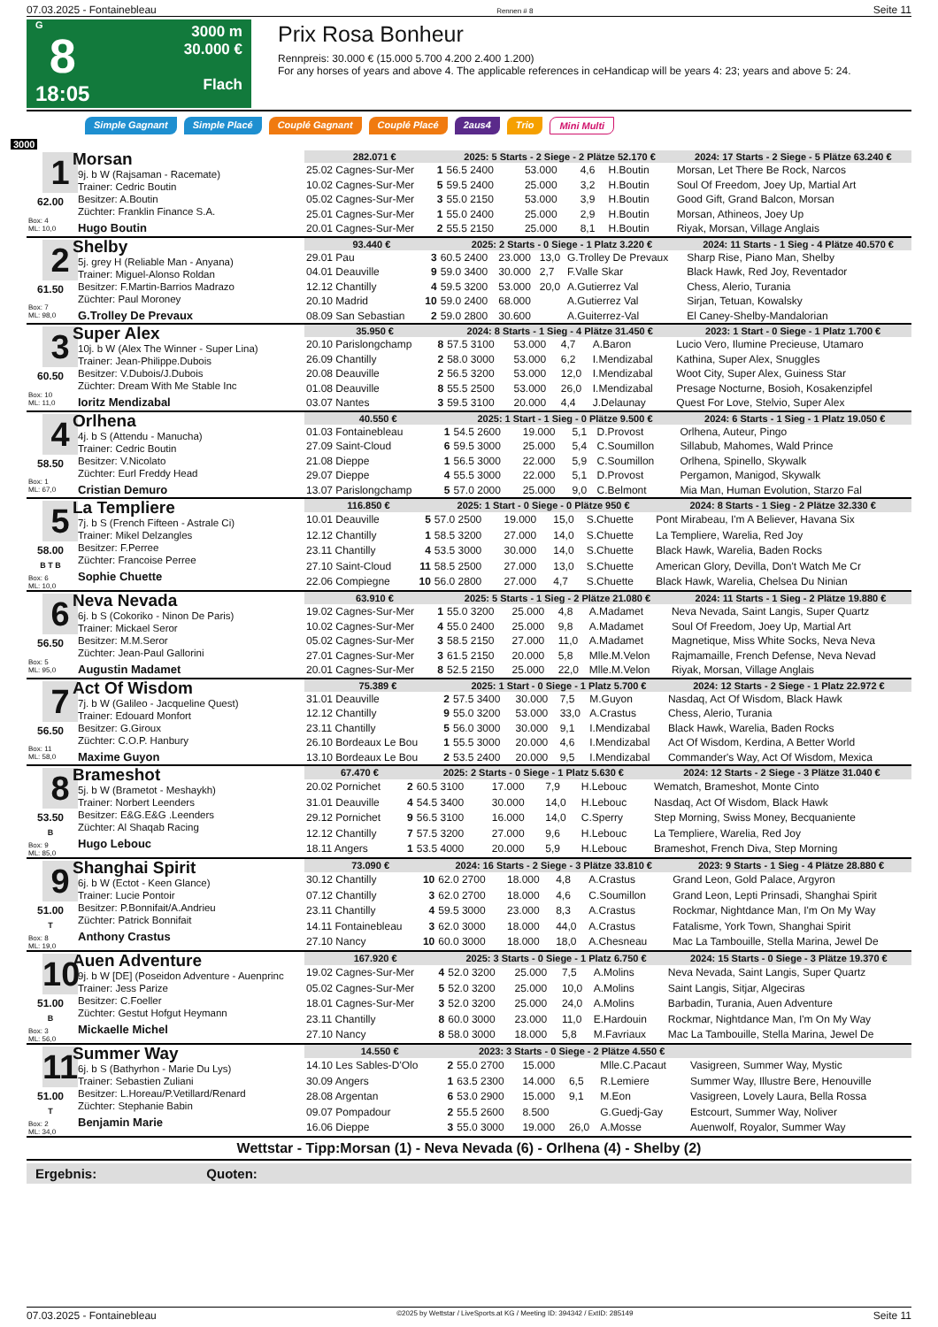07.03.2025 - Fontainebleau Rennen # 8 Seite 11
G
8
18:05
3000 m
30.000 €
Flach
Prix Rosa Bonheur
Rennpreis: 30.000 € (15.000 5.700 4.200 2.400 1.200)
For any horses of years and above 4. The applicable references in ceHandicap will be years 4: 23; years and above 5: 24.
Simple Gagnant Simple Placé Couplé Gagnant Couplé Placé 2aus4 Trio Mini Multi
3000
| 1 62.00 Box: 4 ML: 10,0 Morsan 9j. b W (Rajsaman - Racemate) Trainer: Cedric Boutin Besitzer: A.Boutin Züchter: Franklin Finance S.A. Hugo Boutin | 282.071 € | | 2025: 5 Starts - 2 Siege - 2 Plätze 52.170 € | | | | 2024: 17 Starts - 2 Siege - 5 Plätze 63.240 € |
| | 25.02 Cagnes-Sur-Mer | 1 | 56.5 2400 | 53.000 | 4,6 | H.Boutin | Morsan, Let There Be Rock, Narcos |
| | 10.02 Cagnes-Sur-Mer | 5 | 59.5 2400 | 25.000 | 3,2 | H.Boutin | Soul Of Freedom, Joey Up, Martial Art |
| | 05.02 Cagnes-Sur-Mer | 3 | 55.0 2150 | 53.000 | 3,9 | H.Boutin | Good Gift, Grand Balcon, Morsan |
| | 25.01 Cagnes-Sur-Mer | 1 | 55.0 2400 | 25.000 | 2,9 | H.Boutin | Morsan, Athineos, Joey Up |
| | 20.01 Cagnes-Sur-Mer | 2 | 55.5 2150 | 25.000 | 8,1 | H.Boutin | Riyak, Morsan, Village Anglais |
| 2 61.50 Box: 7 ML: 98,0 Shelby 5j. grey H (Reliable Man - Anyana) Trainer: Miguel-Alonso Roldan Besitzer: F.Martin-Barrios Madrazo Züchter: Paul Moroney G.Trolley De Prevaux | 93.440 € | | 2025: 2 Starts - 0 Siege - 1 Platz 3.220 € | | | | 2024: 11 Starts - 1 Sieg - 4 Plätze 40.570 € |
| | 29.01 Pau | 3 | 60.5 2400 | 23.000 | 13,0 | G.Trolley De Prevaux | Sharp Rise, Piano Man, Shelby |
| | 04.01 Deauville | 9 | 59.0 3400 | 30.000 | 2,7 | F.Valle Skar | Black Hawk, Red Joy, Reventador |
| | 12.12 Chantilly | 4 | 59.5 3200 | 53.000 | 20,0 | A.Gutierrez Val | Chess, Alerio, Turania |
| | 20.10 Madrid | 10 | 59.0 2400 | 68.000 | | A.Gutierrez Val | Sirjan, Tetuan, Kowalsky |
| | 08.09 San Sebastian | 2 | 59.0 2800 | 30.600 | | A.Guiterrez-Val | El Caney-Shelby-Mandalorian |
| 3 60.50 Box: 10 ML: 11,0 Super Alex 10j. b W (Alex The Winner - Super Lina) Trainer: Jean-Philippe.Dubois Besitzer: V.Dubois/J.Dubois Züchter: Dream With Me Stable Inc Ioritz Mendizabal | 35.950 € | | 2024: 8 Starts - 1 Sieg - 4 Plätze 31.450 € | | | | 2023: 1 Start - 0 Siege - 1 Platz 1.700 € |
| | 20.10 Parislongchamp | 8 | 57.5 3100 | 53.000 | 4,7 | A.Baron | Lucio Vero, Ilumine Precieuse, Utamaro |
| | 26.09 Chantilly | 2 | 58.0 3000 | 53.000 | 6,2 | I.Mendizabal | Kathina, Super Alex, Snuggles |
| | 20.08 Deauville | 2 | 56.5 3200 | 53.000 | 12,0 | I.Mendizabal | Woot City, Super Alex, Guiness Star |
| | 01.08 Deauville | 8 | 55.5 2500 | 53.000 | 26,0 | I.Mendizabal | Presage Nocturne, Bosioh, Kosakenzipfel |
| | 03.07 Nantes | 3 | 59.5 3100 | 20.000 | 4,4 | J.Delaunay | Quest For Love, Stelvio, Super Alex |
| 4 58.50 Box: 1 ML: 67,0 Orlhena 4j. b S (Attendu - Manucha) Trainer: Cedric Boutin Besitzer: V.Nicolato Züchter: Eurl Freddy Head Cristian Demuro | 40.550 € | | 2025: 1 Start - 1 Sieg - 0 Plätze 9.500 € | | | | 2024: 6 Starts - 1 Sieg - 1 Platz 19.050 € |
| | 01.03 Fontainebleau | 1 | 54.5 2600 | 19.000 | 5,1 | D.Provost | Orlhena, Auteur, Pingo |
| | 27.09 Saint-Cloud | 6 | 59.5 3000 | 25.000 | 5,4 | C.Soumillon | Sillabub, Mahomes, Wald Prince |
| | 21.08 Dieppe | 1 | 56.5 3000 | 22.000 | 5,9 | C.Soumillon | Orlhena, Spinello, Skywalk |
| | 29.07 Dieppe | 4 | 55.5 3000 | 22.000 | 5,1 | D.Provost | Pergamon, Manigod, Skywalk |
| | 13.07 Parislongchamp | 5 | 57.0 2000 | 25.000 | 9,0 | C.Belmont | Mia Man, Human Evolution, Starzo Fal |
| 5 58.00 B T B Box: 6 ML: 10,0 La Templiere 7j. b S (French Fifteen - Astrale Ci) Trainer: Mikel Delzangles Besitzer: F.Perree Züchter: Francoise Perree Sophie Chuette | 116.850 € | | 2025: 1 Start - 0 Siege - 0 Plätze 950 € | | | | 2024: 8 Starts - 1 Sieg - 2 Plätze 32.330 € |
| | 10.01 Deauville | 5 | 57.0 2500 | 19.000 | 15,0 | S.Chuette | Pont Mirabeau, I'm A Believer, Havana Six |
| | 12.12 Chantilly | 1 | 58.5 3200 | 27.000 | 14,0 | S.Chuette | La Templiere, Warelia, Red Joy |
| | 23.11 Chantilly | 4 | 53.5 3000 | 30.000 | 14,0 | S.Chuette | Black Hawk, Warelia, Baden Rocks |
| | 27.10 Saint-Cloud | 11 | 58.5 2500 | 27.000 | 13,0 | S.Chuette | American Glory, Devilla, Don't Watch Me Cr |
| | 22.06 Compiegne | 10 | 56.0 2800 | 27.000 | 4,7 | S.Chuette | Black Hawk, Warelia, Chelsea Du Ninian |
| 6 56.50 Box: 5 ML: 95,0 Neva Nevada 6j. b S (Cokoriko - Ninon De Paris) Trainer: Mickael Seror Besitzer: M.M.Seror Züchter: Jean-Paul Gallorini Augustin Madamet | 63.910 € | | 2025: 5 Starts - 1 Sieg - 2 Plätze 21.080 € | | | | 2024: 11 Starts - 1 Sieg - 2 Plätze 19.880 € |
| | 19.02 Cagnes-Sur-Mer | 1 | 55.0 3200 | 25.000 | 4,8 | A.Madamet | Neva Nevada, Saint Langis, Super Quartz |
| | 10.02 Cagnes-Sur-Mer | 4 | 55.0 2400 | 25.000 | 9,8 | A.Madamet | Soul Of Freedom, Joey Up, Martial Art |
| | 05.02 Cagnes-Sur-Mer | 3 | 58.5 2150 | 27.000 | 11,0 | A.Madamet | Magnetique, Miss White Socks, Neva Neva |
| | 27.01 Cagnes-Sur-Mer | 3 | 61.5 2150 | 20.000 | 5,8 | Mlle.M.Velon | Rajmamaille, French Defense, Neva Nevad |
| | 20.01 Cagnes-Sur-Mer | 8 | 52.5 2150 | 25.000 | 22,0 | Mlle.M.Velon | Riyak, Morsan, Village Anglais |
| 7 56.50 Box: 11 ML: 58,0 Act Of Wisdom 7j. b W (Galileo - Jacqueline Quest) Trainer: Edouard Monfort Besitzer: G.Giroux Züchter: C.O.P. Hanbury Maxime Guyon | 75.389 € | | 2025: 1 Start - 0 Siege - 1 Platz 5.700 € | | | | 2024: 12 Starts - 2 Siege - 1 Platz 22.972 € |
| | 31.01 Deauville | 2 | 57.5 3400 | 30.000 | 7,5 | M.Guyon | Nasdaq, Act Of Wisdom, Black Hawk |
| | 12.12 Chantilly | 9 | 55.0 3200 | 53.000 | 33,0 | A.Crastus | Chess, Alerio, Turania |
| | 23.11 Chantilly | 5 | 56.0 3000 | 30.000 | 9,1 | I.Mendizabal | Black Hawk, Warelia, Baden Rocks |
| | 26.10 Bordeaux Le Bou | 1 | 55.5 3000 | 20.000 | 4,6 | I.Mendizabal | Act Of Wisdom, Kerdina, A Better World |
| | 13.10 Bordeaux Le Bou | 2 | 53.5 2400 | 20.000 | 9,5 | I.Mendizabal | Commander's Way, Act Of Wisdom, Mexica |
| 8 53.50 B Box: 9 ML: 85,0 Brameshot 5j. b W (Brametot - Meshaykh) Trainer: Norbert Leenders Besitzer: E&G.E&G .Leenders Züchter: Al Shaqab Racing Hugo Lebouc | 67.470 € | | 2025: 2 Starts - 0 Siege - 1 Platz 5.630 € | | | | 2024: 12 Starts - 2 Siege - 3 Plätze 31.040 € |
| | 20.02 Pornichet | 2 | 60.5 3100 | 17.000 | 7,9 | H.Lebouc | Wematch, Brameshot, Monte Cinto |
| | 31.01 Deauville | 4 | 54.5 3400 | 30.000 | 14,0 | H.Lebouc | Nasdaq, Act Of Wisdom, Black Hawk |
| | 29.12 Pornichet | 9 | 56.5 3100 | 16.000 | 14,0 | C.Sperry | Step Morning, Swiss Money, Becquaniente |
| | 12.12 Chantilly | 7 | 57.5 3200 | 27.000 | 9,6 | H.Lebouc | La Templiere, Warelia, Red Joy |
| | 18.11 Angers | 1 | 53.5 4000 | 20.000 | 5,9 | H.Lebouc | Brameshot, French Diva, Step Morning |
| 9 51.00 T Box: 8 ML: 19,0 Shanghai Spirit 6j. b W (Ectot - Keen Glance) Trainer: Lucie Pontoir Besitzer: P.Bonnifait/A.Andrieu Züchter: Patrick Bonnifait Anthony Crastus | 73.090 € | | 2024: 16 Starts - 2 Siege - 3 Plätze 33.810 € | | | | 2023: 9 Starts - 1 Sieg - 4 Plätze 28.880 € |
| | 30.12 Chantilly | 10 | 62.0 2700 | 18.000 | 4,8 | A.Crastus | Grand Leon, Gold Palace, Argyron |
| | 07.12 Chantilly | 3 | 62.0 2700 | 18.000 | 4,6 | C.Soumillon | Grand Leon, Lepti Prinsadi, Shanghai Spirit |
| | 23.11 Chantilly | 4 | 59.5 3000 | 23.000 | 8,3 | A.Crastus | Rockmar, Nightdance Man, I'm On My Way |
| | 14.11 Fontainebleau | 3 | 62.0 3000 | 18.000 | 44,0 | A.Crastus | Fatalisme, York Town, Shanghai Spirit |
| | 27.10 Nancy | 10 | 60.0 3000 | 18.000 | 18,0 | A.Chesneau | Mac La Tambouille, Stella Marina, Jewel De |
| 10 51.00 B Box: 3 ML: 56,0 Auen Adventure 9j. b W [DE] (Poseidon Adventure - Auenprinc Trainer: Jess Parize Besitzer: C.Foeller Züchter: Gestut Hofgut Heymann Mickaelle Michel | 167.920 € | | 2025: 3 Starts - 0 Siege - 1 Platz 6.750 € | | | | 2024: 15 Starts - 0 Siege - 3 Plätze 19.370 € |
| | 19.02 Cagnes-Sur-Mer | 4 | 52.0 3200 | 25.000 | 7,5 | A.Molins | Neva Nevada, Saint Langis, Super Quartz |
| | 05.02 Cagnes-Sur-Mer | 5 | 52.0 3200 | 25.000 | 10,0 | A.Molins | Saint Langis, Sitjar, Algeciras |
| | 18.01 Cagnes-Sur-Mer | 3 | 52.0 3200 | 25.000 | 24,0 | A.Molins | Barbadin, Turania, Auen Adventure |
| | 23.11 Chantilly | 8 | 60.0 3000 | 23.000 | 11,0 | E.Hardouin | Rockmar, Nightdance Man, I'm On My Way |
| | 27.10 Nancy | 8 | 58.0 3000 | 18.000 | 5,8 | M.Favriaux | Mac La Tambouille, Stella Marina, Jewel De |
| 11 51.00 T Box: 2 ML: 34,0 Summer Way 6j. b S (Bathyrhon - Marie Du Lys) Trainer: Sebastien Zuliani Besitzer: L.Horeau/P.Vetillard/Renard Züchter: Stephanie Babin Benjamin Marie | 14.550 € | | 2023: 3 Starts - 0 Siege - 2 Plätze 4.550 € | | | | |
| | 14.10 Les Sables-D'Olo | 2 | 55.0 2700 | 15.000 | | Mlle.C.Pacaut | Vasigreen, Summer Way, Mystic |
| | 30.09 Angers | 1 | 63.5 2300 | 14.000 | 6,5 | R.Lemiere | Summer Way, Illustre Bere, Henouville |
| | 28.08 Argentan | 6 | 53.0 2900 | 15.000 | 9,1 | M.Eon | Vasigreen, Lovely Laura, Bella Rossa |
| | 09.07 Pompadour | 2 | 55.5 2600 | 8.500 | | G.Guedj-Gay | Estcourt, Summer Way, Noliver |
| | 16.06 Dieppe | 3 | 55.0 3000 | 19.000 | 26,0 | A.Mosse | Auenwolf, Royalor, Summer Way |
Wettstar - Tipp:Morsan (1) - Neva Nevada (6) - Orlhena (4) - Shelby (2)
Ergebnis: Quoten:
07.03.2025 - Fontainebleau ©2025 by Wettstar / LiveSports.at KG / Meeting ID: 394342 / ExtID: 285149 Seite 11